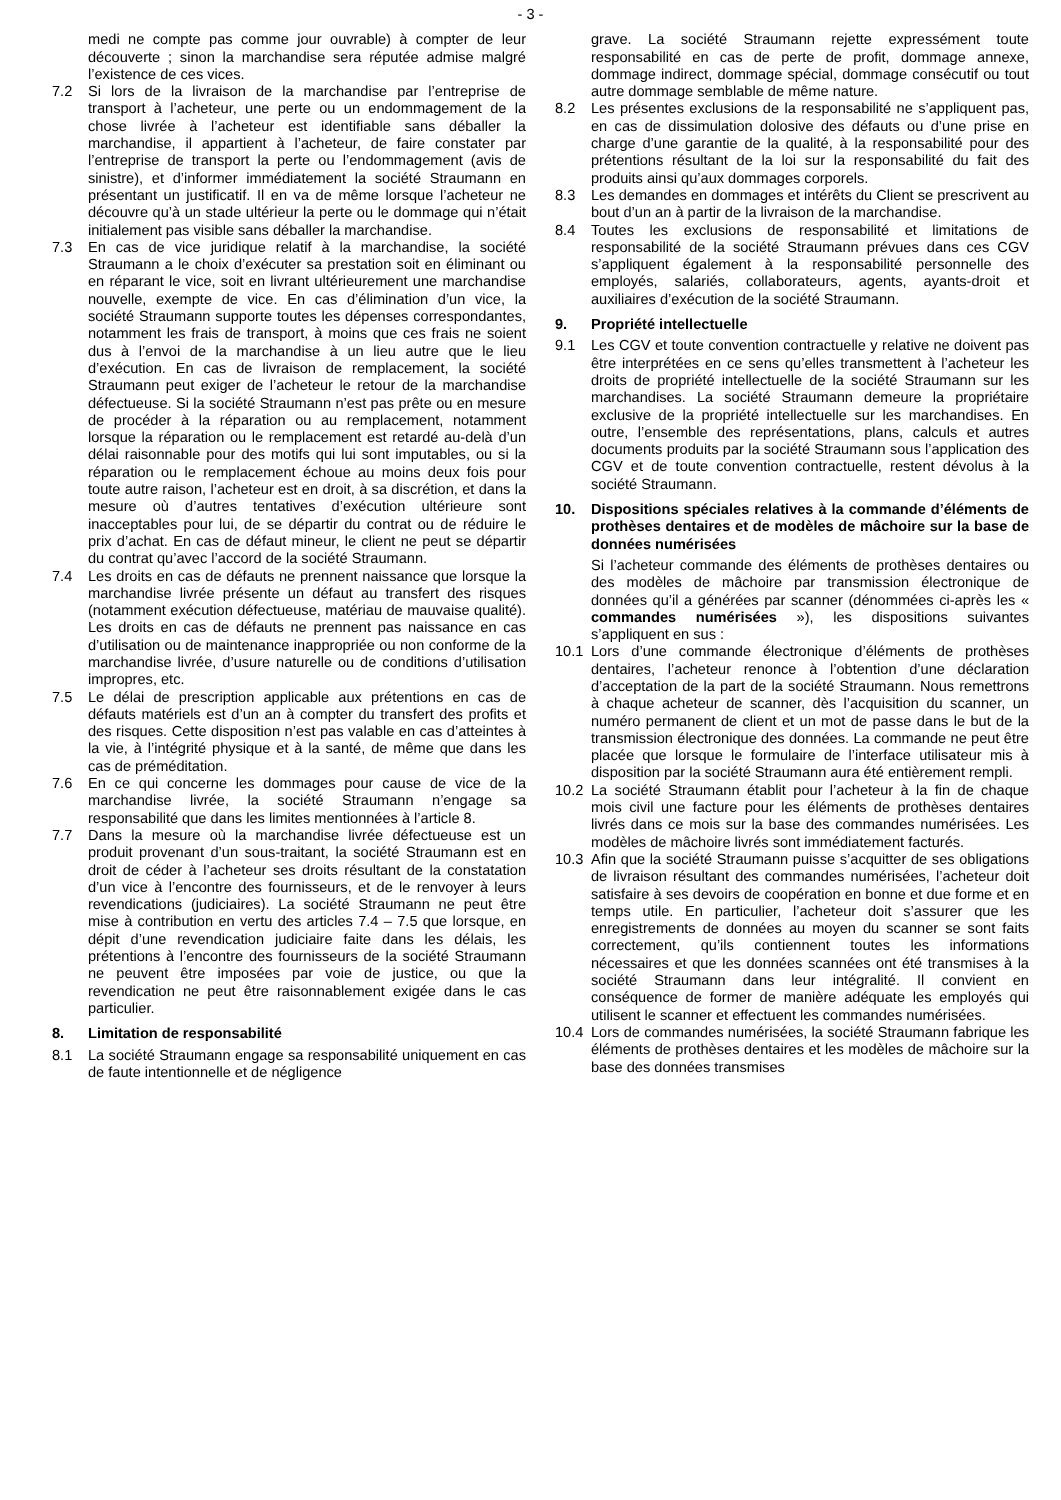- 3 -
medi ne compte pas comme jour ouvrable) à compter de leur découverte ; sinon la marchandise sera réputée admise malgré l’existence de ces vices.
7.2 Si lors de la livraison de la marchandise par l’entreprise de transport à l’acheteur, une perte ou un endommagement de la chose livrée à l’acheteur est identifiable sans déballer la marchandise, il appartient à l’acheteur, de faire constater par l’entreprise de transport la perte ou l’endommagement (avis de sinistre), et d’informer immédiatement la société Straumann en présentant un justificatif. Il en va de même lorsque l’acheteur ne découvre qu’à un stade ultérieur la perte ou le dommage qui n’était initialement pas visible sans déballer la marchandise.
7.3 En cas de vice juridique relatif à la marchandise, la société Straumann a le choix d’exécuter sa prestation soit en éliminant ou en réparant le vice, soit en livrant ultérieurement une marchandise nouvelle, exempte de vice. En cas d’élimination d’un vice, la société Straumann supporte toutes les dépenses correspondantes, notamment les frais de transport, à moins que ces frais ne soient dus à l’envoi de la marchandise à un lieu autre que le lieu d’exécution. En cas de livraison de remplacement, la société Straumann peut exiger de l’acheteur le retour de la marchandise défectueuse. Si la société Straumann n’est pas prête ou en mesure de procéder à la réparation ou au remplacement, notamment lorsque la réparation ou le remplacement est retardé au-delà d’un délai raisonnable pour des motifs qui lui sont imputables, ou si la réparation ou le remplacement échoue au moins deux fois pour toute autre raison, l’acheteur est en droit, à sa discrétion, et dans la mesure où d’autres tentatives d’exécution ultérieure sont inacceptables pour lui, de se départir du contrat ou de réduire le prix d’achat. En cas de défaut mineur, le client ne peut se départir du contrat qu’avec l’accord de la société Straumann.
7.4 Les droits en cas de défauts ne prennent naissance que lorsque la marchandise livrée présente un défaut au transfert des risques (notamment exécution défectueuse, matériau de mauvaise qualité). Les droits en cas de défauts ne prennent pas naissance en cas d’utilisation ou de maintenance inappropriée ou non conforme de la marchandise livrée, d’usure naturelle ou de conditions d’utilisation impropres, etc.
7.5 Le délai de prescription applicable aux prétentions en cas de défauts matériels est d’un an à compter du transfert des profits et des risques. Cette disposition n’est pas valable en cas d’atteintes à la vie, à l’intégrité physique et à la santé, de même que dans les cas de préméditation.
7.6 En ce qui concerne les dommages pour cause de vice de la marchandise livrée, la société Straumann n’engage sa responsabilité que dans les limites mentionnées à l’article 8.
7.7 Dans la mesure où la marchandise livrée défectueuse est un produit provenant d’un sous-traitant, la société Straumann est en droit de céder à l’acheteur ses droits résultant de la constatation d’un vice à l’encontre des fournisseurs, et de le renvoyer à leurs revendications (judiciaires). La société Straumann ne peut être mise à contribution en vertu des articles 7.4 – 7.5 que lorsque, en dépit d’une revendication judiciaire faite dans les délais, les prétentions à l’encontre des fournisseurs de la société Straumann ne peuvent être imposées par voie de justice, ou que la revendication ne peut être raisonnablement exigée dans le cas particulier.
8. Limitation de responsabilité
8.1 La société Straumann engage sa responsabilité uniquement en cas de faute intentionnelle et de négligence
grave. La société Straumann rejette expressément toute responsabilité en cas de perte de profit, dommage annexe, dommage indirect, dommage spécial, dommage consécutif ou tout autre dommage semblable de même nature.
8.2 Les présentes exclusions de la responsabilité ne s’appliquent pas, en cas de dissimulation dolosive des défauts ou d’une prise en charge d’une garantie de la qualité, à la responsabilité pour des prétentions résultant de la loi sur la responsabilité du fait des produits ainsi qu’aux dommages corporels.
8.3 Les demandes en dommages et intérêts du Client se prescrivent au bout d’un an à partir de la livraison de la marchandise.
8.4 Toutes les exclusions de responsabilité et limitations de responsabilité de la société Straumann prévues dans ces CGV s’appliquent également à la responsabilité personnelle des employés, salariés, collaborateurs, agents, ayants-droit et auxiliaires d’exécution de la société Straumann.
9. Propriété intellectuelle
9.1 Les CGV et toute convention contractuelle y relative ne doivent pas être interprétées en ce sens qu’elles transmettent à l’acheteur les droits de propriété intellectuelle de la société Straumann sur les marchandises. La société Straumann demeure la propriétaire exclusive de la propriété intellectuelle sur les marchandises. En outre, l’ensemble des représentations, plans, calculs et autres documents produits par la société Straumann sous l’application des CGV et de toute convention contractuelle, restent dévolus à la société Straumann.
10. Dispositions spéciales relatives à la commande d’éléments de prothèses dentaires et de modèles de mâchoire sur la base de données numérisées
Si l’acheteur commande des éléments de prothèses dentaires ou des modèles de mâchoire par transmission électronique de données qu’il a générées par scanner (dénommées ci-après les « commandes numérisées »), les dispositions suivantes s’appliquent en sus :
10.1 Lors d’une commande électronique d’éléments de prothèses dentaires, l’acheteur renonce à l’obtention d’une déclaration d’acceptation de la part de la société Straumann. Nous remettrons à chaque acheteur de scanner, dès l’acquisition du scanner, un numéro permanent de client et un mot de passe dans le but de la transmission électronique des données. La commande ne peut être placée que lorsque le formulaire de l’interface utilisateur mis à disposition par la société Straumann aura été entièrement rempli.
10.2 La société Straumann établit pour l’acheteur à la fin de chaque mois civil une facture pour les éléments de prothèses dentaires livrés dans ce mois sur la base des commandes numérisées. Les modèles de mâchoire livrés sont immédiatement facturés.
10.3 Afin que la société Straumann puisse s’acquitter de ses obligations de livraison résultant des commandes numérisées, l’acheteur doit satisfaire à ses devoirs de coopération en bonne et due forme et en temps utile. En particulier, l’acheteur doit s’assurer que les enregistrements de données au moyen du scanner se sont faits correctement, qu’ils contiennent toutes les informations nécessaires et que les données scannées ont été transmises à la société Straumann dans leur intégralité. Il convient en conséquence de former de manière adéquate les employés qui utilisent le scanner et effectuent les commandes numérisées.
10.4 Lors de commandes numérisées, la société Straumann fabrique les éléments de prothèses dentaires et les modèles de mâchoire sur la base des données transmises